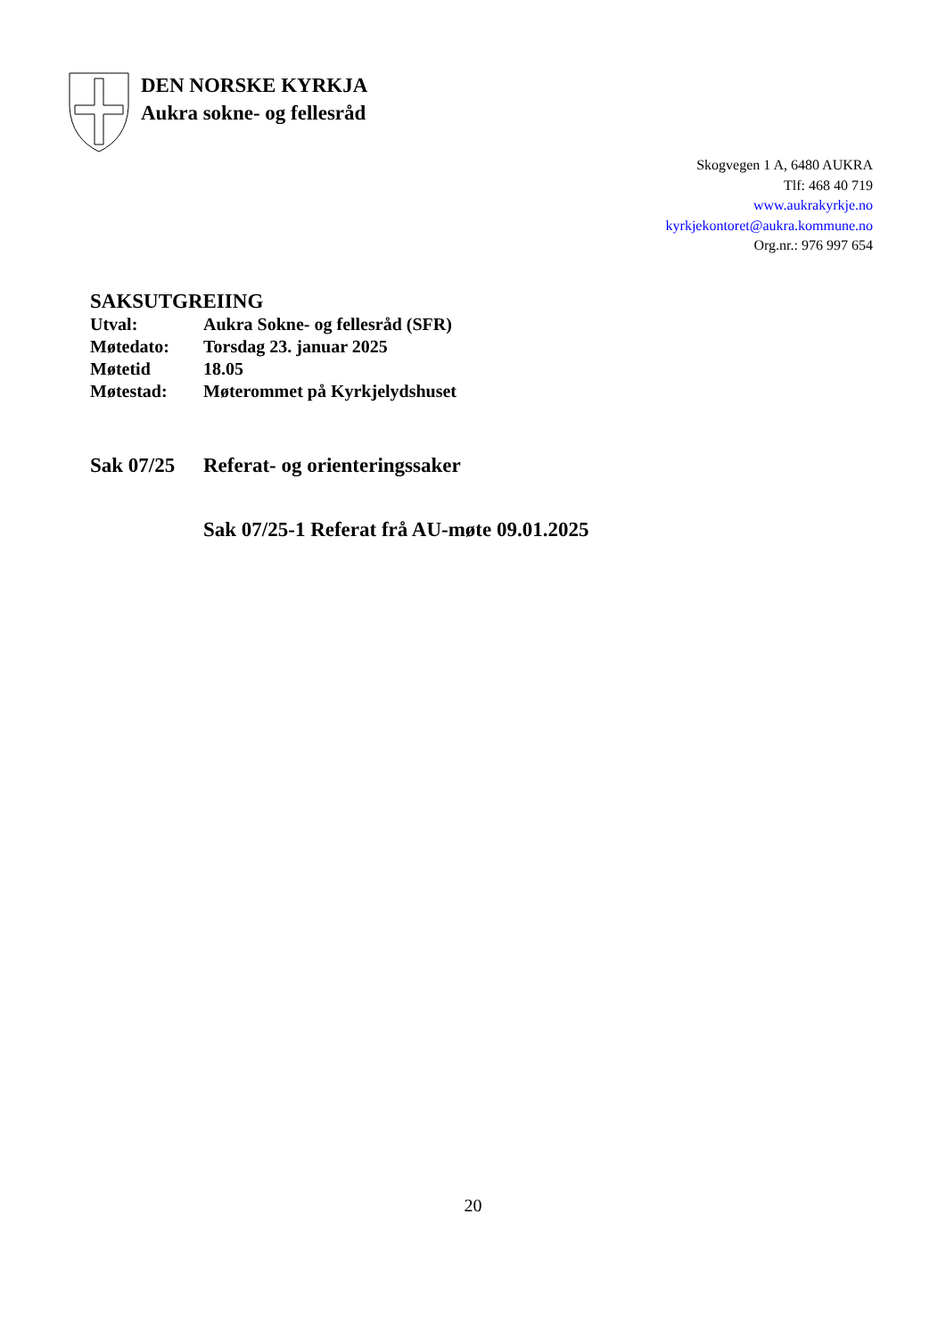DEN NORSKE KYRKJA
Aukra sokne- og fellesråd
Skogvegen 1 A, 6480 AUKRA
Tlf: 468 40 719
www.aukrakyrkje.no
kyrkjekontoret@aukra.kommune.no
Org.nr.: 976 997 654
SAKSUTGREIING
| Utval: | Aukra Sokne- og fellesråd (SFR) |
| Møtedato: | Torsdag 23. januar 2025 |
| Møtetid | 18.05 |
| Møtestad: | Møterommet på Kyrkjelydshuset |
Sak 07/25 Referat- og orienteringssaker
Sak 07/25-1 Referat frå AU-møte 09.01.2025
20